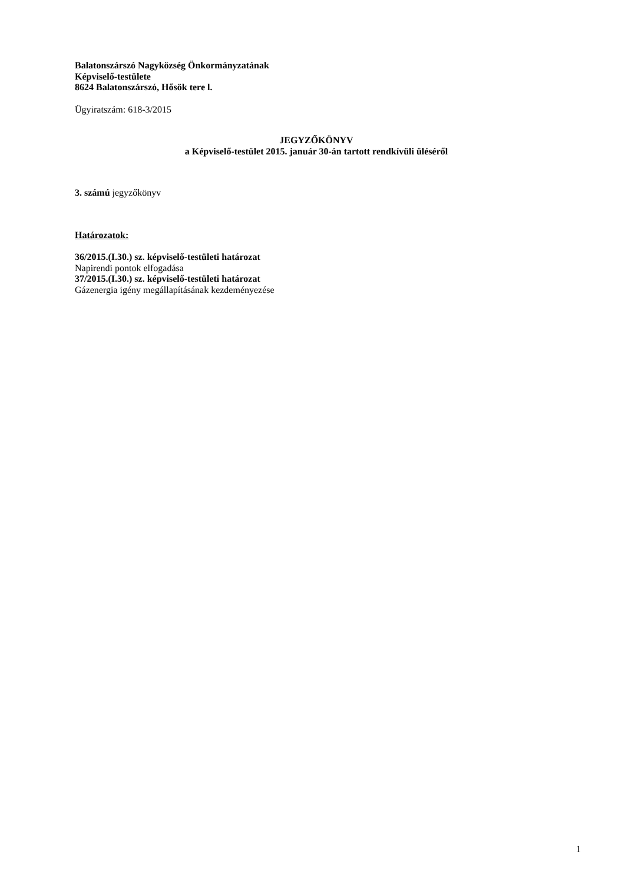Balatonszárszó Nagyközség Önkormányzatának
Képviselő-testülete
8624 Balatonszárszó, Hősök tere l.
Ügyiratszám: 618-3/2015
JEGYZŐKÖNYV
a Képviselő-testület 2015. január 30-án tartott rendkívüli üléséről
3. számú jegyzőkönyv
Határozatok:
36/2015.(I.30.) sz. képviselő-testületi határozat
Napirendi pontok elfogadása
37/2015.(I.30.) sz. képviselő-testületi határozat
Gázenergia igény megállapításának kezdeményezése
1